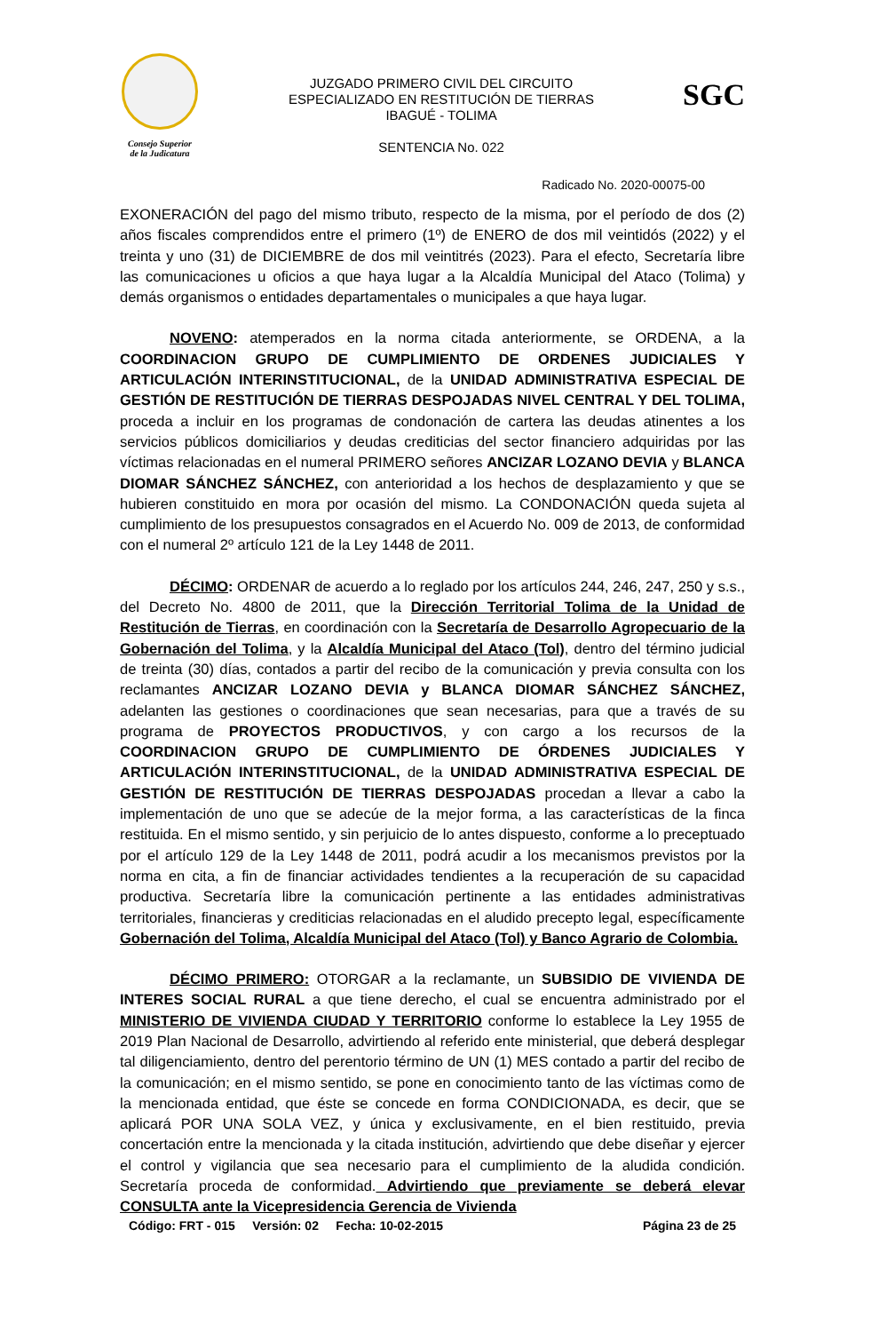Consejo Superior
de la Judicatura
JUZGADO PRIMERO CIVIL DEL CIRCUITO
ESPECIALIZADO EN RESTITUCIÓN DE TIERRAS
IBAGUÉ - TOLIMA
SENTENCIA No. 022
SGC
Radicado No. 2020-00075-00
EXONERACIÓN del pago del mismo tributo, respecto de la misma, por el período de dos (2) años fiscales comprendidos entre el primero (1º) de ENERO de dos mil veintidós (2022) y el treinta y uno (31) de DICIEMBRE de dos mil veintitrés (2023). Para el efecto, Secretaría libre las comunicaciones u oficios a que haya lugar a la Alcaldía Municipal del Ataco (Tolima) y demás organismos o entidades departamentales o municipales a que haya lugar.
NOVENO: atemperados en la norma citada anteriormente, se ORDENA, a la COORDINACION GRUPO DE CUMPLIMIENTO DE ORDENES JUDICIALES Y ARTICULACIÓN INTERINSTITUCIONAL, de la UNIDAD ADMINISTRATIVA ESPECIAL DE GESTIÓN DE RESTITUCIÓN DE TIERRAS DESPOJADAS NIVEL CENTRAL Y DEL TOLIMA, proceda a incluir en los programas de condonación de cartera las deudas atinentes a los servicios públicos domiciliarios y deudas crediticias del sector financiero adquiridas por las víctimas relacionadas en el numeral PRIMERO señores ANCIZAR LOZANO DEVIA y BLANCA DIOMAR SÁNCHEZ SÁNCHEZ, con anterioridad a los hechos de desplazamiento y que se hubieren constituido en mora por ocasión del mismo. La CONDONACIÓN queda sujeta al cumplimiento de los presupuestos consagrados en el Acuerdo No. 009 de 2013, de conformidad con el numeral 2º artículo 121 de la Ley 1448 de 2011.
DÉCIMO: ORDENAR de acuerdo a lo reglado por los artículos 244, 246, 247, 250 y s.s., del Decreto No. 4800 de 2011, que la Dirección Territorial Tolima de la Unidad de Restitución de Tierras, en coordinación con la Secretaría de Desarrollo Agropecuario de la Gobernación del Tolima, y la Alcaldía Municipal del Ataco (Tol), dentro del término judicial de treinta (30) días, contados a partir del recibo de la comunicación y previa consulta con los reclamantes ANCIZAR LOZANO DEVIA y BLANCA DIOMAR SÁNCHEZ SÁNCHEZ, adelanten las gestiones o coordinaciones que sean necesarias, para que a través de su programa de PROYECTOS PRODUCTIVOS, y con cargo a los recursos de la COORDINACION GRUPO DE CUMPLIMIENTO DE ÓRDENES JUDICIALES Y ARTICULACIÓN INTERINSTITUCIONAL, de la UNIDAD ADMINISTRATIVA ESPECIAL DE GESTIÓN DE RESTITUCIÓN DE TIERRAS DESPOJADAS procedan a llevar a cabo la implementación de uno que se adecúe de la mejor forma, a las características de la finca restituida. En el mismo sentido, y sin perjuicio de lo antes dispuesto, conforme a lo preceptuado por el artículo 129 de la Ley 1448 de 2011, podrá acudir a los mecanismos previstos por la norma en cita, a fin de financiar actividades tendientes a la recuperación de su capacidad productiva. Secretaría libre la comunicación pertinente a las entidades administrativas territoriales, financieras y crediticias relacionadas en el aludido precepto legal, específicamente Gobernación del Tolima, Alcaldía Municipal del Ataco (Tol) y Banco Agrario de Colombia.
DÉCIMO PRIMERO: OTORGAR a la reclamante, un SUBSIDIO DE VIVIENDA DE INTERES SOCIAL RURAL a que tiene derecho, el cual se encuentra administrado por el MINISTERIO DE VIVIENDA CIUDAD Y TERRITORIO conforme lo establece la Ley 1955 de 2019 Plan Nacional de Desarrollo, advirtiendo al referido ente ministerial, que deberá desplegar tal diligenciamiento, dentro del perentorio término de UN (1) MES contado a partir del recibo de la comunicación; en el mismo sentido, se pone en conocimiento tanto de las víctimas como de la mencionada entidad, que éste se concede en forma CONDICIONADA, es decir, que se aplicará POR UNA SOLA VEZ, y única y exclusivamente, en el bien restituido, previa concertación entre la mencionada y la citada institución, advirtiendo que debe diseñar y ejercer el control y vigilancia que sea necesario para el cumplimiento de la aludida condición. Secretaría proceda de conformidad. Advirtiendo que previamente se deberá elevar CONSULTA ante la Vicepresidencia Gerencia de Vivienda
Código: FRT - 015 Versión: 02 Fecha: 10-02-2015 Página 23 de 25